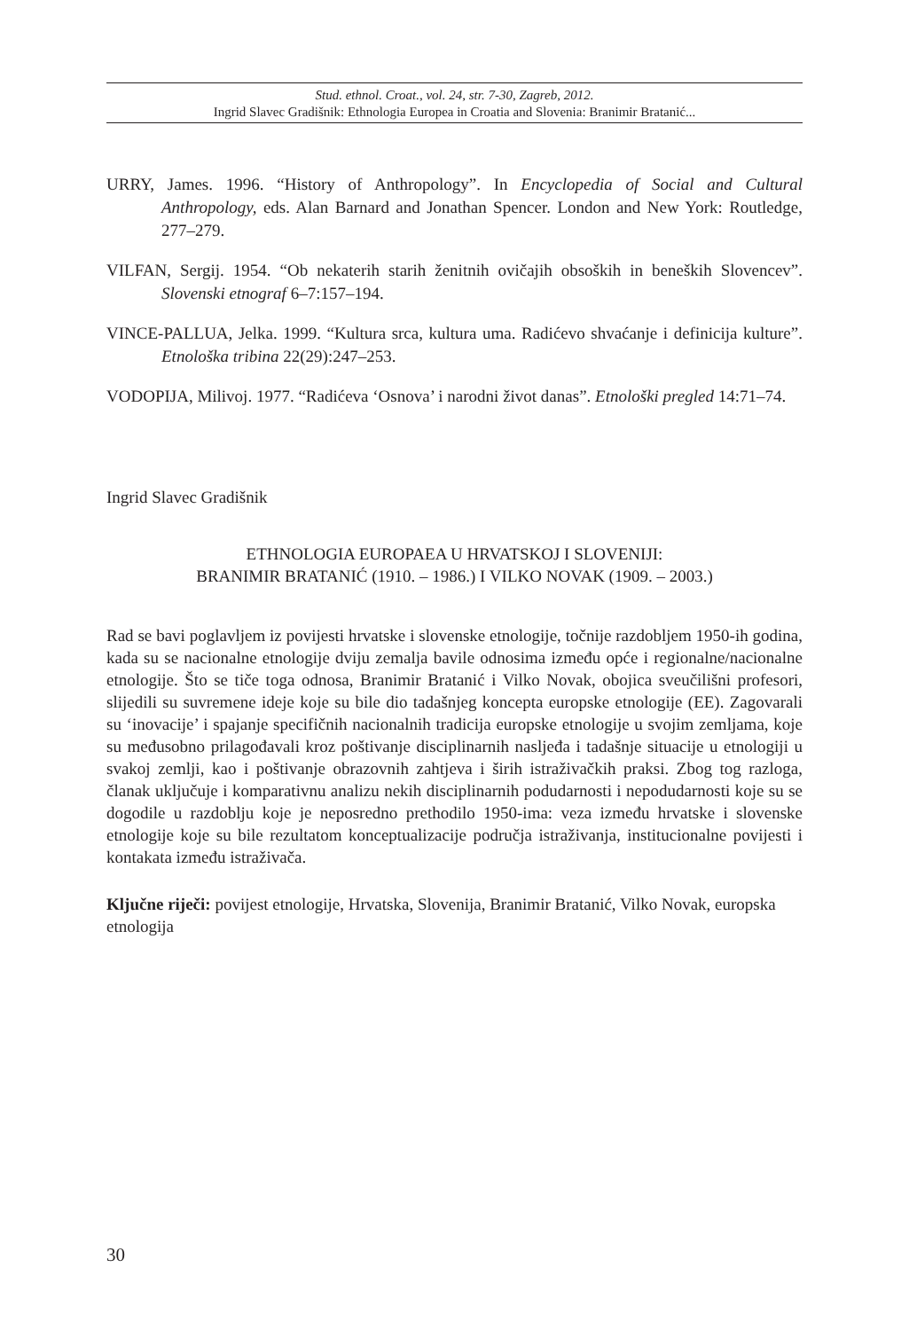Stud. ethnol. Croat., vol. 24, str. 7-30, Zagreb, 2012.
Ingrid Slavec Gradišnik: Ethnologia Europea in Croatia and Slovenia: Branimir Bratanić...
URRY, James. 1996. “History of Anthropology”. In Encyclopedia of Social and Cultural Anthropology, eds. Alan Barnard and Jonathan Spencer. London and New York: Routledge, 277–279.
VILFAN, Sergij. 1954. “Ob nekaterih starih ženitnih ovičajih obsoških in beneških Slovencev”. Slovenski etnograf 6–7:157–194.
VINCE-PALLUA, Jelka. 1999. “Kultura srca, kultura uma. Radićevo shvaćanje i definicija kulture”. Etnološka tribina 22(29):247–253.
VODOPIJA, Milivoj. 1977. “Radićeva ‘Osnova’ i narodni život danas”. Etnološki pregled 14:71–74.
Ingrid Slavec Gradišnik
ETHNOLOGIA EUROPAEA U HRVATSKOJ I SLOVENIJI:
BRANIMIR BRATANIĆ (1910. – 1986.) I VILKO NOVAK (1909. – 2003.)
Rad se bavi poglavljem iz povijesti hrvatske i slovenske etnologije, točnije razdobljem 1950-ih godina, kada su se nacionalne etnologije dviju zemalja bavile odnosima između opće i regionalne/nacionalne etnologije. Što se tiče toga odnosa, Branimir Bratanić i Vilko Novak, obojica sveučilišni profesori, slijedili su suvremene ideje koje su bile dio tadašnjeg koncepta europske etnologije (EE). Zagovarali su ‘inovacije’ i spajanje specifičnih nacionalnih tradicija europske etnologije u svojim zemljama, koje su međusobno prilagođavali kroz poštivanje disciplinarnih nasljeđa i tadašnje situacije u etnologiji u svakoj zemlji, kao i poštivanje obrazovnih zahtjeva i širih istraživačkih praksi. Zbog tog razloga, članak uključuje i komparativnu analizu nekih disciplinarnih podudarnosti i nepodudarnosti koje su se dogodile u razdoblju koje je neposredno prethodilo 1950-ima: veza između hrvatske i slovenske etnologije koje su bile rezultatom konceptualizacije područja istraživanja, institucionalne povijesti i kontakata između istraživača.
Ključne riječi: povijest etnologije, Hrvatska, Slovenija, Branimir Bratanić, Vilko Novak, europska etnologija
30